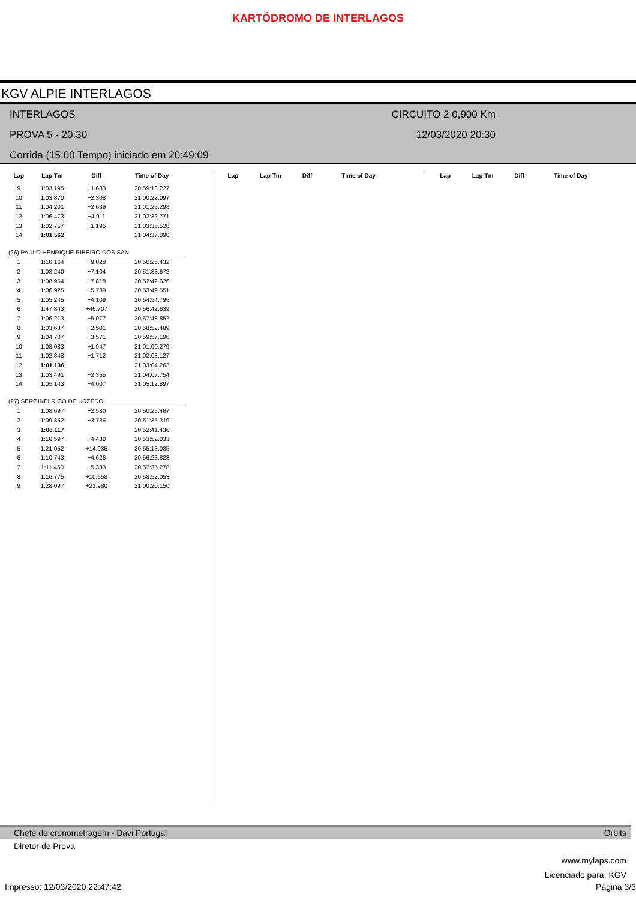KARTÓDROMO DE INTERLAGOS
KGV ALPIE INTERLAGOS
INTERLAGOS CIRCUITO 2 0,900 Km
PROVA 5 - 20:30 12/03/2020 20:30
Corrida (15:00 Tempo) iniciado em 20:49:09
| Lap | Lap Tm | Diff | Time of Day |
| --- | --- | --- | --- |
| 9 | 1:03.195 | +1.633 | 20:59:18.227 |
| 10 | 1:03.870 | +2.308 | 21:00:22.097 |
| 11 | 1:04.201 | +2.639 | 21:01:26.298 |
| 12 | 1:06.473 | +4.911 | 21:02:32.771 |
| 13 | 1:02.757 | +1.195 | 21:03:35.528 |
| 14 | 1:01.562 | | 21:04:37.090 |
| (26) PAULO HENRIQUE RIBEIRO DOS SAN | | | |
| 1 | 1:10.164 | +9.028 | 20:50:25.432 |
| 2 | 1:08.240 | +7.104 | 20:51:33.672 |
| 3 | 1:08.954 | +7.818 | 20:52:42.626 |
| 4 | 1:06.925 | +5.789 | 20:53:49.551 |
| 5 | 1:05.245 | +4.109 | 20:54:54.796 |
| 6 | 1:47.843 | +46.707 | 20:56:42.639 |
| 7 | 1:06.213 | +5.077 | 20:57:48.852 |
| 8 | 1:03.637 | +2.501 | 20:58:52.489 |
| 9 | 1:04.707 | +3.571 | 20:59:57.196 |
| 10 | 1:03.083 | +1.947 | 21:01:00.279 |
| 11 | 1:02.848 | +1.712 | 21:02:03.127 |
| 12 | 1:01.136 | | 21:03:04.263 |
| 13 | 1:03.491 | +2.355 | 21:04:07.754 |
| 14 | 1:05.143 | +4.007 | 21:05:12.897 |
| (27) SERGINEI RIGO DE URZEDO | | | |
| 1 | 1:08.697 | +2.580 | 20:50:25.467 |
| 2 | 1:09.852 | +3.735 | 20:51:35.319 |
| 3 | 1:06.117 | | 20:52:41.436 |
| 4 | 1:10.597 | +4.480 | 20:53:52.033 |
| 5 | 1:21.052 | +14.935 | 20:55:13.085 |
| 6 | 1:10.743 | +4.626 | 20:56:23.828 |
| 7 | 1:11.450 | +5.333 | 20:57:35.278 |
| 8 | 1:16.775 | +10.658 | 20:58:52.053 |
| 9 | 1:28.097 | +21.980 | 21:00:20.150 |
| Lap | Lap Tm | Diff | Time of Day |
| --- | --- | --- | --- |
| Lap | Lap Tm | Diff | Time of Day |
| --- | --- | --- | --- |
Chefe de cronometragem - Davi Portugal Orbits
Diretor de Prova
www.mylaps.com
Licenciado para: KGV
Impresso: 12/03/2020 22:47:42 Página 3/3